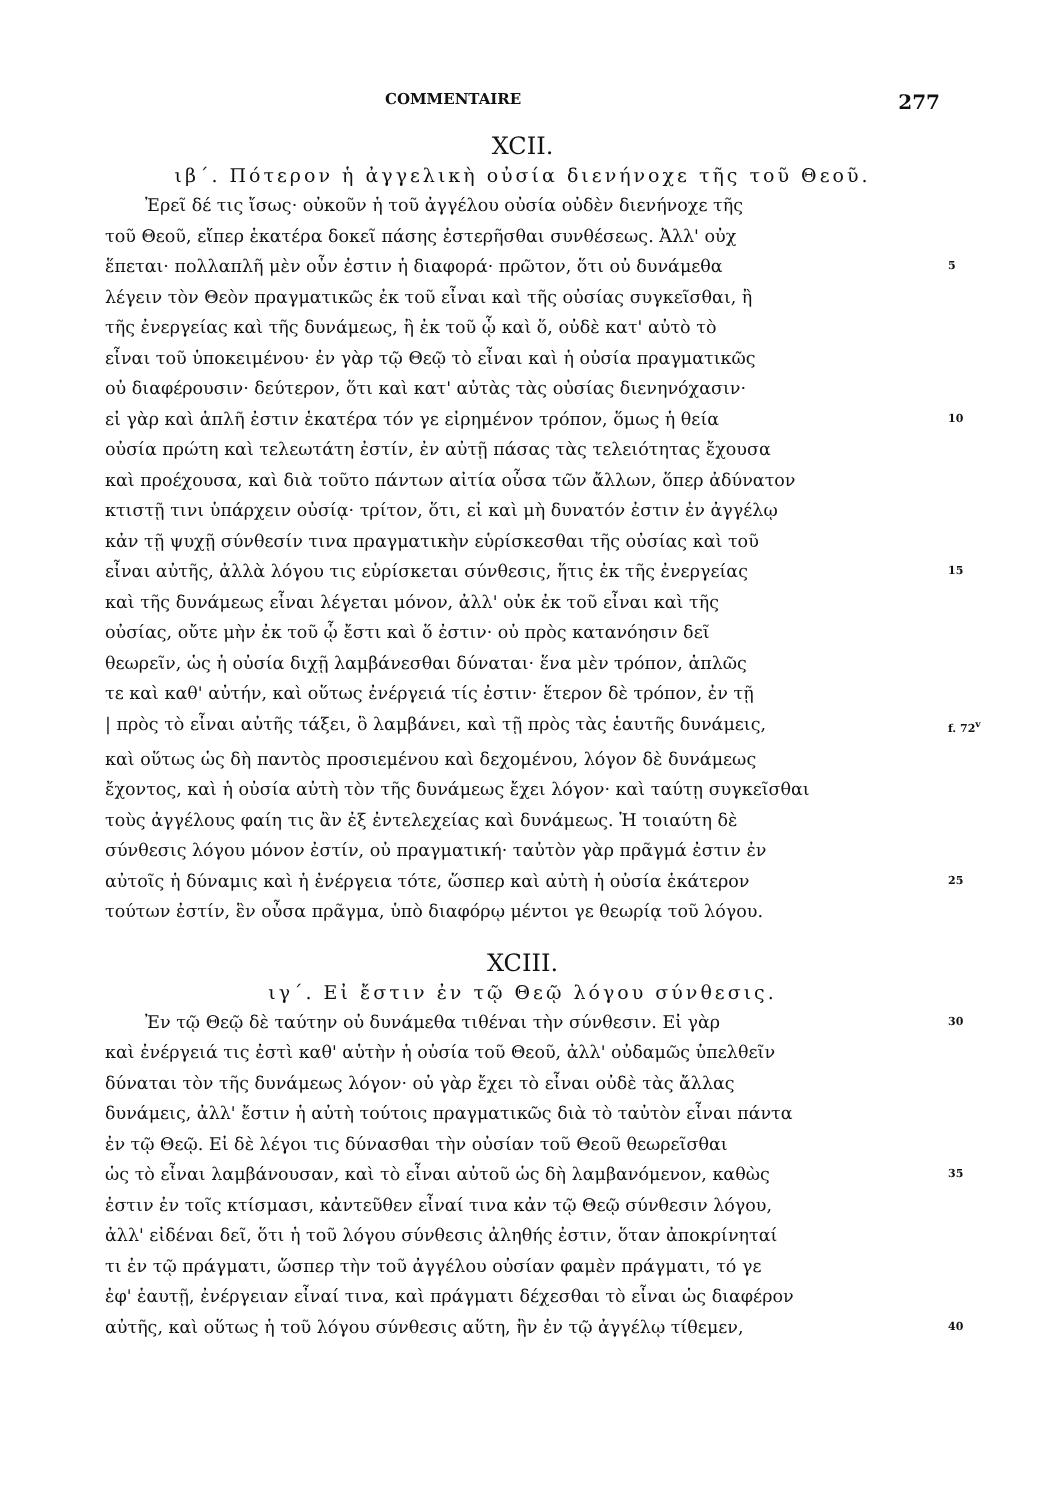COMMENTAIRE 277
XCII.
ιβ΄. Πότερον ἡ ἀγγελικὴ οὐσία διενήνοχε τῆς τοῦ Θεοῦ.
Ἐρεῖ δέ τις ἴσως· οὐκοῦν ἡ τοῦ ἀγγέλου οὐσία οὐδὲν διενήνοχε τῆς
τοῦ Θεοῦ, εἴπερ ἑκατέρα δοκεῖ πάσης ἐστερῆσθαι συνθέσεως. Ἀλλ' οὐχ
ἕπεται· πολλαπλῆ μὲν οὖν ἐστιν ἡ διαφορά· πρῶτον, ὅτι οὐ δυνάμεθα 5
λέγειν τὸν Θεὸν πραγματικῶς ἐκ τοῦ εἶναι καὶ τῆς οὐσίας συγκεῖσθαι, ἢ
τῆς ἐνεργείας καὶ τῆς δυνάμεως, ἢ ἐκ τοῦ ᾧ καὶ ὅ, οὐδὲ κατ' αὐτὸ τὸ
εἶναι τοῦ ὑποκειμένου· ἐν γὰρ τῷ Θεῷ τὸ εἶναι καὶ ἡ οὐσία πραγματικῶς
οὐ διαφέρουσιν· δεύτερον, ὅτι καὶ κατ' αὐτὰς τὰς οὐσίας διενηνόχασιν·
εἰ γὰρ καὶ ἁπλῆ ἐστιν ἑκατέρα τόν γε εἰρημένον τρόπον, ὅμως ἡ θεία 10
οὐσία πρώτη καὶ τελεωτάτη ἐστίν, ἐν αὐτῇ πάσας τὰς τελειότητας ἔχουσα
καὶ προέχουσα, καὶ διὰ τοῦτο πάντων αἰτία οὖσα τῶν ἄλλων, ὅπερ ἀδύνατον
κτιστῇ τινι ὑπάρχειν οὐσίᾳ· τρίτον, ὅτι, εἰ καὶ μὴ δυνατόν ἐστιν ἐν ἀγγέλῳ
κἀν τῇ ψυχῇ σύνθεσίν τινα πραγματικὴν εὑρίσκεσθαι τῆς οὐσίας καὶ τοῦ
εἶναι αὐτῆς, ἀλλὰ λόγου τις εὑρίσκεται σύνθεσις, ἥτις ἐκ τῆς ἐνεργείας 15
καὶ τῆς δυνάμεως εἶναι λέγεται μόνον, ἀλλ' οὐκ ἐκ τοῦ εἶναι καὶ τῆς
οὐσίας, οὔτε μὴν ἐκ τοῦ ᾧ ἔστι καὶ ὅ ἐστιν· οὐ πρὸς κατανόησιν δεῖ
θεωρεῖν, ὡς ἡ οὐσία διχῇ λαμβάνεσθαι δύναται· ἕνα μὲν τρόπον, ἁπλῶς
τε καὶ καθ' αὐτήν, καὶ οὕτως ἐνέργειά τίς ἐστιν· ἕτερον δὲ τρόπον, ἐν τῇ
| πρὸς τὸ εἶναι αὐτῆς τάξει, ὃ λαμβάνει, καὶ τῇ πρὸς τὰς ἑαυτῆς δυνάμεις, f. 72<sup>v</sup>
καὶ οὕτως ὡς δὴ παντὸς προσιεμένου καὶ δεχομένου, λόγον δὲ δυνάμεως
ἔχοντος, καὶ ἡ οὐσία αὐτὴ τὸν τῆς δυνάμεως ἔχει λόγον· καὶ ταύτῃ συγκεῖσθαι
τοὺς ἀγγέλους φαίη τις ἂν ἐξ ἐντελεχείας καὶ δυνάμεως. Ἡ τοιαύτη δὲ
σύνθεσις λόγου μόνον ἐστίν, οὐ πραγματική· ταὐτὸν γὰρ πρᾶγμά ἐστιν ἐν
αὐτοῖς ἡ δύναμις καὶ ἡ ἐνέργεια τότε, ὥσπερ καὶ αὐτὴ ἡ οὐσία ἑκάτερον 25
τούτων ἐστίν, ἓν οὖσα πρᾶγμα, ὑπὸ διαφόρῳ μέντοι γε θεωρίᾳ τοῦ λόγου.
XCIII.
ιγ΄. Εἰ ἔστιν ἐν τῷ Θεῷ λόγου σύνθεσις.
Ἐν τῷ Θεῷ δὲ ταύτην οὐ δυνάμεθα τιθέναι τὴν σύνθεσιν. Εἰ γὰρ 30
καὶ ἐνέργειά τις ἐστὶ καθ' αὑτὴν ἡ οὐσία τοῦ Θεοῦ, ἀλλ' οὐδαμῶς ὑπελθεῖν
δύναται τὸν τῆς δυνάμεως λόγον· οὐ γὰρ ἔχει τὸ εἶναι οὐδὲ τὰς ἄλλας
δυνάμεις, ἀλλ' ἔστιν ἡ αὐτὴ τούτοις πραγματικῶς διὰ τὸ ταὐτὸν εἶναι πάντα
ἐν τῷ Θεῷ. Εἰ δὲ λέγοι τις δύνασθαι τὴν οὐσίαν τοῦ Θεοῦ θεωρεῖσθαι
ὡς τὸ εἶναι λαμβάνουσαν, καὶ τὸ εἶναι αὐτοῦ ὡς δὴ λαμβανόμενον, καθὼς 35
ἐστιν ἐν τοῖς κτίσμασι, κἀντεῦθεν εἶναί τινα κἀν τῷ Θεῷ σύνθεσιν λόγου,
ἀλλ' εἰδέναι δεῖ, ὅτι ἡ τοῦ λόγου σύνθεσις ἀληθής ἐστιν, ὅταν ἀποκρίνηταί
τι ἐν τῷ πράγματι, ὥσπερ τὴν τοῦ ἀγγέλου οὐσίαν φαμὲν πράγματι, τό γε
ἐφ' ἑαυτῇ, ἐνέργειαν εἶναί τινα, καὶ πράγματι δέχεσθαι τὸ εἶναι ὡς διαφέρον
αὐτῆς, καὶ οὕτως ἡ τοῦ λόγου σύνθεσις αὕτη, ἣν ἐν τῷ ἀγγέλῳ τίθεμεν, 40